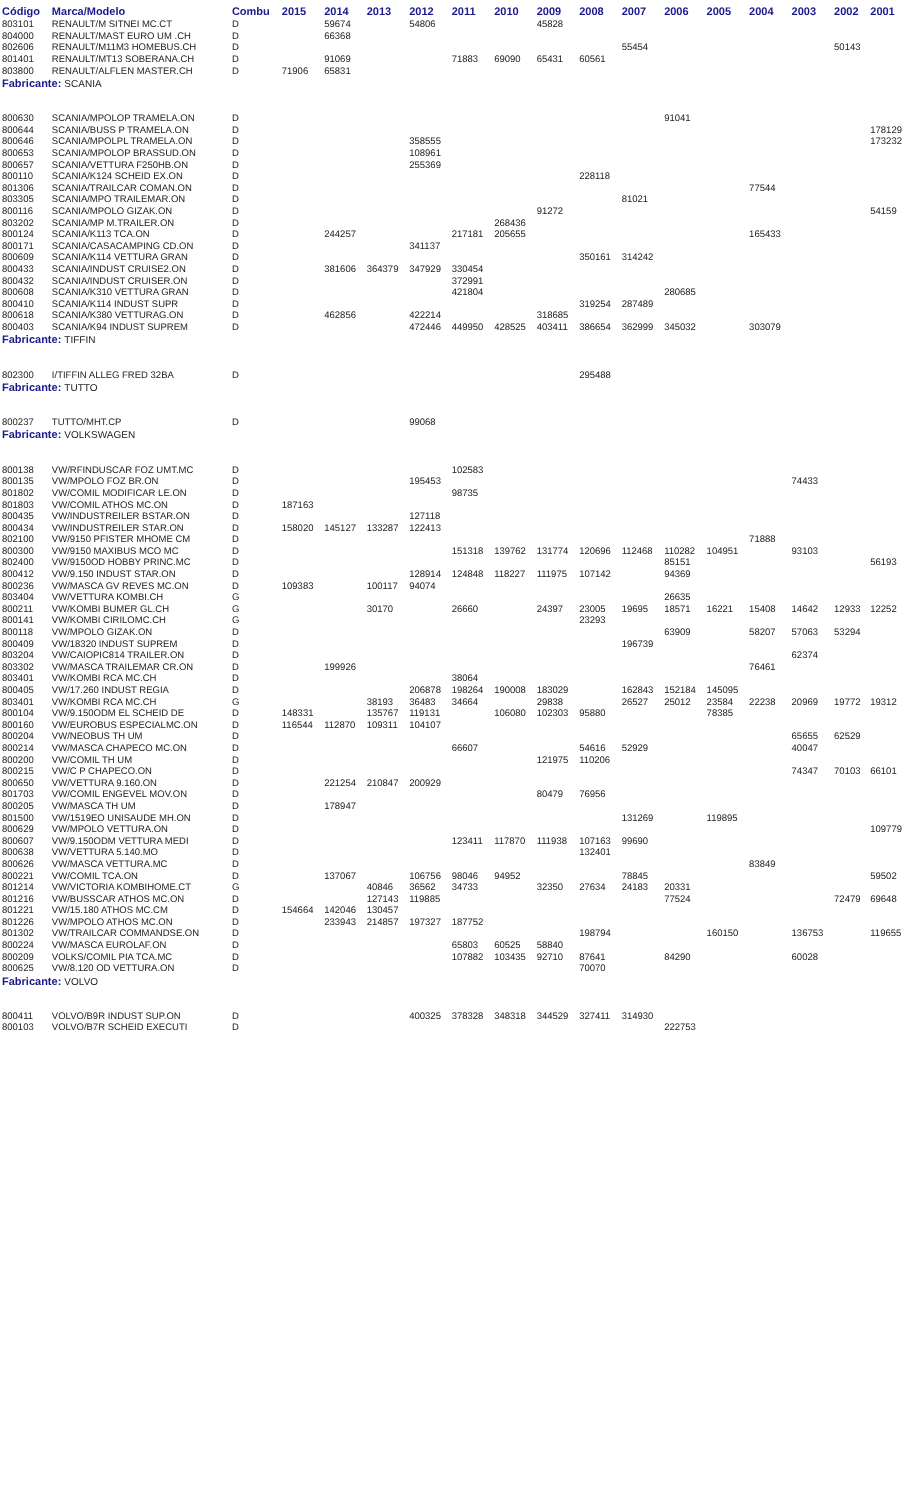| Código | Marca/Modelo | Combu | 2015 | 2014 | 2013 | 2012 | 2011 | 2010 | 2009 | 2008 | 2007 | 2006 | 2005 | 2004 | 2003 | 2002 | 2001 |
| --- | --- | --- | --- | --- | --- | --- | --- | --- | --- | --- | --- | --- | --- | --- | --- | --- | --- |
| 803101 | RENAULT/M SITNEI MC.CT | D | | 59674 | | 54806 | | | 45828 | | | | | | | | |
| 804000 | RENAULT/MAST EURO UM .CH | D | | 66368 | | | | | | | | | | | | | |
| 802606 | RENAULT/M11M3 HOMEBUS.CH | D | | | | | | | | | 55454 | | | | | 50143 | |
| 801401 | RENAULT/MT13 SOBERANA.CH | D | | 91069 | | | 71883 | 69090 | 65431 | 60561 | | | | | | | |
| 803800 | RENAULT/ALFLEN MASTER.CH | D | 71906 | 65831 | | | | | | | | | | | | | |
| Fabricante: SCANIA | | | | | | | | | | | | | | | | | |
| 800630 | SCANIA/MPOLOP TRAMELA.ON | D | | | | | | | | | | 91041 | | | | | |
| 800644 | SCANIA/BUSS P TRAMELA.ON | D | | | | | | | | | | | | | | | 178129 |
| 800646 | SCANIA/MPOLPL TRAMELA.ON | D | | | | 358555 | | | | | | | | | | | 173232 |
| 800653 | SCANIA/MPOLOP BRASSUD.ON | D | | | | 108961 | | | | | | | | | | | |
| 800657 | SCANIA/VETTURA F250HB.ON | D | | | | 255369 | | | | | | | | | | | |
| 800110 | SCANIA/K124 SCHEID EX.ON | D | | | | | | | | 228118 | | | | | | | |
| 801306 | SCANIA/TRAILCAR COMAN.ON | D | | | | | | | | | | | | 77544 | | | |
| 803305 | SCANIA/MPO TRAILEMAR.ON | D | | | | | | | | | 81021 | | | | | | |
| 800116 | SCANIA/MPOLO GIZAK.ON | D | | | | | | | 91272 | | | | | | | | 54159 |
| 803202 | SCANIA/MP M.TRAILER.ON | D | | | | | | 268436 | | | | | | | | | |
| 800124 | SCANIA/K113 TCA.ON | D | | 244257 | | | 217181 | 205655 | | | | | | 165433 | | | |
| 800171 | SCANIA/CASACAMPING CD.ON | D | | | | 341137 | | | | | | | | | | | |
| 800609 | SCANIA/K114 VETTURA GRAN | D | | | | | | | | 350161 | 314242 | | | | | | |
| 800433 | SCANIA/INDUST CRUISE2.ON | D | | 381606 | 364379 | 347929 | 330454 | | | | | | | | | | |
| 800432 | SCANIA/INDUST CRUISER.ON | D | | | | | 372991 | | | | | | | | | | |
| 800608 | SCANIA/K310 VETTURA GRAN | D | | | | | 421804 | | | | | 280685 | | | | | |
| 800410 | SCANIA/K114 INDUST SUPR | D | | | | | | | | 319254 | 287489 | | | | | | |
| 800618 | SCANIA/K380 VETTURAG.ON | D | | 462856 | | 422214 | | | 318685 | | | | | | | | |
| 800403 | SCANIA/K94 INDUST SUPREM | D | | | | 472446 | 449950 | 428525 | 403411 | 386654 | 362999 | 345032 | | 303079 | | | |
| Fabricante: TIFFIN | | | | | | | | | | | | | | | | | |
| 802300 | I/TIFFIN ALLEG FRED 32BA | D | | | | | | | | 295488 | | | | | | | |
| Fabricante: TUTTO | | | | | | | | | | | | | | | | | |
| 800237 | TUTTO/MHT.CP | D | | | | 99068 | | | | | | | | | | | |
| Fabricante: VOLKSWAGEN | | | | | | | | | | | | | | | | | |
| 800138 | VW/RFINDUSCAR FOZ UMT.MC | D | | | | | 102583 | | | | | | | | | | |
| 800135 | VW/MPOLO FOZ BR.ON | D | | | | 195453 | | | | | | | | | 74433 | | |
| 801802 | VW/COMIL MODIFICAR LE.ON | D | | | | | 98735 | | | | | | | | | | |
| 801803 | VW/COMIL ATHOS MC.ON | D | 187163 | | | | | | | | | | | | | | |
| 800435 | VW/INDUSTREILER BSTAR.ON | D | | | | 127118 | | | | | | | | | | | |
| 800434 | VW/INDUSTREILER STAR.ON | D | 158020 | 145127 | 133287 | 122413 | | | | | | | | | | | |
| 802100 | VW/9150 PFISTER MHOME CM | D | | | | | | | | | | | | 71888 | | | |
| 800300 | VW/9150 MAXIBUS MCO MC | D | | | | | 151318 | 139762 | 131774 | 120696 | 112468 | 110282 | 104951 | | 93103 | | |
| 802400 | VW/9150OD HOBBY PRINC.MC | D | | | | | | | | | | 85151 | | | | | 56193 |
| 800412 | VW/9.150 INDUST STAR.ON | D | | | | 128914 | 124848 | 118227 | 111975 | 107142 | | 94369 | | | | | |
| 800236 | VW/MASCA GV REVES MC.ON | D | 109383 | | 100117 | 94074 | | | | | | | | | | | |
| 803404 | VW/VETTURA KOMBI.CH | G | | | | | | | | | | 26635 | | | | | |
| 800211 | VW/KOMBI BUMER GL.CH | G | | | 30170 | | 26660 | | 24397 | 23005 | 19695 | 18571 | 16221 | 15408 | 14642 | 12933 | 12252 |
| 800141 | VW/KOMBI CIRILOMC.CH | G | | | | | | | | 23293 | | | | | | | |
| 800118 | VW/MPOLO GIZAK.ON | D | | | | | | | | | | 63909 | | 58207 | 57063 | 53294 | |
| 800409 | VW/18320 INDUST SUPREM | D | | | | | | | | | 196739 | | | | | | |
| 803204 | VW/CAIOPIC814 TRAILER.ON | D | | | | | | | | | | | | | 62374 | | |
| 803302 | VW/MASCA TRAILEMAR CR.ON | D | | 199926 | | | | | | | | | | 76461 | | | |
| 803401 | VW/KOMBI RCA MC.CH | D | | | | | 38064 | | | | | | | | | | |
| 800405 | VW/17.260 INDUST REGIA | D | | | | 206878 | 198264 | 190008 | 183029 | | 162843 | 152184 | 145095 | | | | |
| 803401 | VW/KOMBI RCA MC.CH | G | | | 38193 | 36483 | 34664 | | 29838 | | 26527 | 25012 | 23584 | 22238 | 20969 | 19772 | 19312 |
| 800104 | VW/9.150ODM EL SCHEID DE | D | 148331 | | 135767 | 119131 | | 106080 | 102303 | 95880 | | | 78385 | | | | |
| 800160 | VW/EUROBUS ESPECIALMC.ON | D | 116544 | 112870 | 109311 | 104107 | | | | | | | | | | | |
| 800204 | VW/NEOBUS TH UM | D | | | | | | | | | | | | | 65655 | 62529 | |
| 800214 | VW/MASCA CHAPECO MC.ON | D | | | | | 66607 | | | 54616 | 52929 | | | | 40047 | | |
| 800200 | VW/COMIL TH UM | D | | | | | | | 121975 | 110206 | | | | | | | |
| 800215 | VW/C P CHAPECO.ON | D | | | | | | | | | | | | | 74347 | 70103 | 66101 |
| 800650 | VW/VETTURA 9.160.ON | D | | 221254 | 210847 | 200929 | | | | | | | | | | | |
| 801703 | VW/COMIL ENGEVEL MOV.ON | D | | | | | | | 80479 | 76956 | | | | | | | |
| 800205 | VW/MASCA TH UM | D | | 178947 | | | | | | | | | | | | | |
| 801500 | VW/1519EO UNISAUDE MH.ON | D | | | | | | | | | 131269 | | 119895 | | | | |
| 800629 | VW/MPOLO VETTURA.ON | D | | | | | | | | | | | | | | | 109779 |
| 800607 | VW/9.150ODM VETTURA MEDI | D | | | | | 123411 | 117870 | 111938 | 107163 | 99690 | | | | | | |
| 800638 | VW/VETTURA 5.140.MO | D | | | | | | | | 132401 | | | | | | | |
| 800626 | VW/MASCA VETTURA.MC | D | | | | | | | | | | | | 83849 | | | |
| 800221 | VW/COMIL TCA.ON | D | | 137067 | | 106756 | 98046 | 94952 | | | 78845 | | | | | | 59502 |
| 801214 | VW/VICTORIA KOMBIHOME.CT | G | | | 40846 | 36562 | 34733 | | 32350 | 27634 | 24183 | 20331 | | | | | |
| 801216 | VW/BUSSCAR ATHOS MC.ON | D | | | 127143 | 119885 | | | | | | 77524 | | | | 72479 | 69648 |
| 801221 | VW/15.180 ATHOS MC.CM | D | 154664 | 142046 | 130457 | | | | | | | | | | | | |
| 801226 | VW/MPOLO ATHOS MC.ON | D | | 233943 | 214857 | 197327 | 187752 | | | | | | | | | | |
| 801302 | VW/TRAILCAR COMMANDSE.ON | D | | | | | | | | 198794 | | | 160150 | | 136753 | | 119655 |
| 800224 | VW/MASCA EUROLAF.ON | D | | | | | 65803 | 60525 | 58840 | | | | | | | | |
| 800209 | VOLKS/COMIL PIA TCA.MC | D | | | | | 107882 | 103435 | 92710 | 87641 | | 84290 | | | 60028 | | |
| 800625 | VW/8.120 OD VETTURA.ON | D | | | | | | | | 70070 | | | | | | | |
| Fabricante: VOLVO | | | | | | | | | | | | | | | | | |
| 800411 | VOLVO/B9R INDUST SUP.ON | D | | | | 400325 | 378328 | 348318 | 344529 | 327411 | 314930 | | | | | | |
| 800103 | VOLVO/B7R SCHEID EXECUTI | D | | | | | | | | | | 222753 | | | | | |